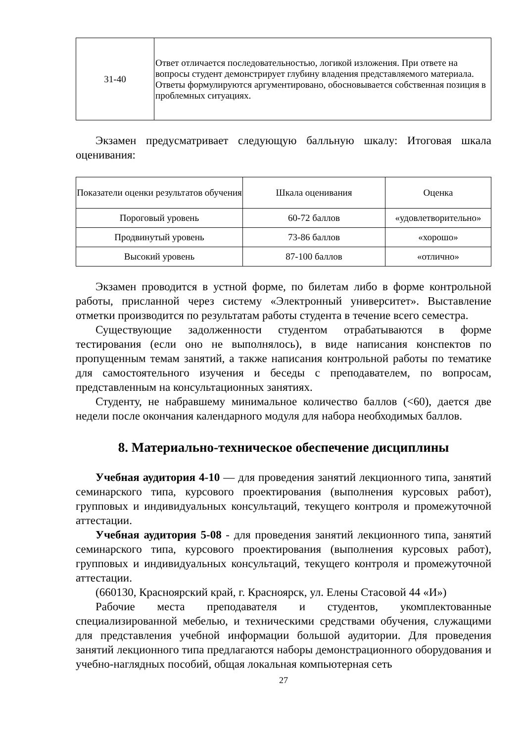| 31-40 | Ответ отличается последовательностью, логикой изложения. При ответе на вопросы студент демонстрирует глубину владения представляемого материала. Ответы формулируются аргументировано, обосновывается собственная позиция в проблемных ситуациях. |
Экзамен предусматривает следующую балльную шкалу: Итоговая шкала оценивания:
| Показатели оценки результатов обучения | Шкала оценивания | Оценка |
| Пороговый уровень | 60-72 баллов | «удовлетворительно» |
| Продвинутый уровень | 73-86 баллов | «хорошо» |
| Высокий уровень | 87-100 баллов | «отлично» |
Экзамен проводится в устной форме, по билетам либо в форме контрольной работы, присланной через систему «Электронный университет». Выставление отметки производится по результатам работы студента в течение всего семестра.
Существующие задолженности студентом отрабатываются в форме тестирования (если оно не выполнялось), в виде написания конспектов по пропущенным темам занятий, а также написания контрольной работы по тематике для самостоятельного изучения и беседы с преподавателем, по вопросам, представленным на консультационных занятиях.
Студенту, не набравшему минимальное количество баллов (<60), дается две недели после окончания календарного модуля для набора необходимых баллов.
8. Материально-техническое обеспечение дисциплины
Учебная аудитория 4-10 — для проведения занятий лекционного типа, занятий семинарского типа, курсового проектирования (выполнения курсовых работ), групповых и индивидуальных консультаций, текущего контроля и промежуточной аттестации.
Учебная аудитория 5-08 - для проведения занятий лекционного типа, занятий семинарского типа, курсового проектирования (выполнения курсовых работ), групповых и индивидуальных консультаций, текущего контроля и промежуточной аттестации.
(660130, Красноярский край, г. Красноярск, ул. Елены Стасовой 44 «И»)
Рабочие места преподавателя и студентов, укомплектованные специализированной мебелью, и техническими средствами обучения, служащими для представления учебной информации большой аудитории. Для проведения занятий лекционного типа предлагаются наборы демонстрационного оборудования и учебно-наглядных пособий, общая локальная компьютерная сеть
27